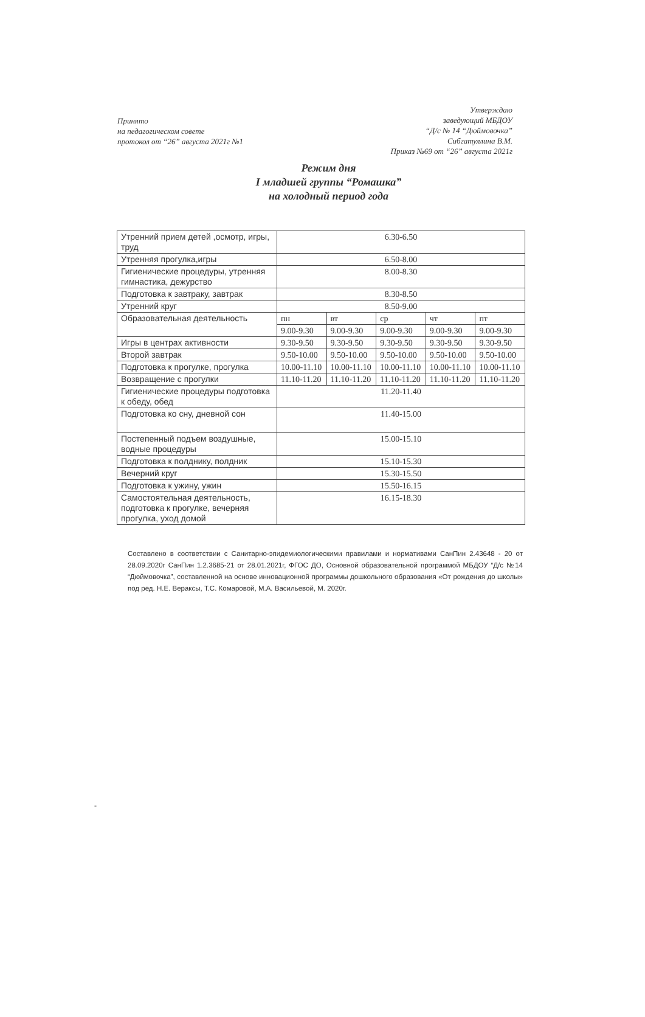Принято
на педагогическом совете
протокол от “26” августа 2021г №1
Утверждаю
заведующий МБДОУ
“Д/с № 14 “Дюймовочка”
Сибгатуллина В.М.
Приказ №69 от “26” августа 2021г
Режим дня
I младшей группы “Ромашка”
на холодный период года
| Утренний прием детей ,осмотр, игры, труд | 6.30-6.50 | | | | |
| Утренняя прогулка,игры | 6.50-8.00 | | | | |
| Гигиенические процедуры, утренняя гимнастика, дежурство | 8.00-8.30 | | | | |
| Подготовка к завтраку, завтрак | 8.30-8.50 | | | | |
| Утренний круг | 8.50-9.00 | | | | |
| Образовательная деятельность | пн | вт | ср | чт | пт |
| | 9.00-9.30 | 9.00-9.30 | 9.00-9.30 | 9.00-9.30 | 9.00-9.30 |
| Игры в центрах активности | 9.30-9.50 | 9.30-9.50 | 9.30-9.50 | 9.30-9.50 | 9.30-9.50 |
| Второй завтрак | 9.50-10.00 | 9.50-10.00 | 9.50-10.00 | 9.50-10.00 | 9.50-10.00 |
| Подготовка к прогулке, прогулка | 10.00-11.10 | 10.00-11.10 | 10.00-11.10 | 10.00-11.10 | 10.00-11.10 |
| Возвращение с прогулки | 11.10-11.20 | 11.10-11.20 | 11.10-11.20 | 11.10-11.20 | 11.10-11.20 |
| Гигиенические процедуры подготовка к обеду, обед | 11.20-11.40 | | | | |
| Подготовка ко сну, дневной сон | 11.40-15.00 | | | | |
| Постепенный подъем воздушные, водные процедуры | 15.00-15.10 | | | | |
| Подготовка к полднику, полдник | 15.10-15.30 | | | | |
| Вечерний круг | 15.30-15.50 | | | | |
| Подготовка к ужину, ужин | 15.50-16.15 | | | | |
| Самостоятельная деятельность, подготовка к прогулке, вечерняя прогулка, уход домой | 16.15-18.30 | | | | |
Составлено в соответствии с Санитарно-эпидемиологическими правилами и нормативами СанПин 2.43648 - 20 от 28.09.2020г СанПин 1.2.3685-21 от 28.01.2021г, ФГОС ДО, Основной образовательной программой МБДОУ “Д/с №14 “Дюймовочка”, составленной на основе инновационной программы дошкольного образования «От рождения до школы» под ред. Н.Е. Вераксы, Т.С. Комаровой, М.А. Васильевой, М. 2020г.
-